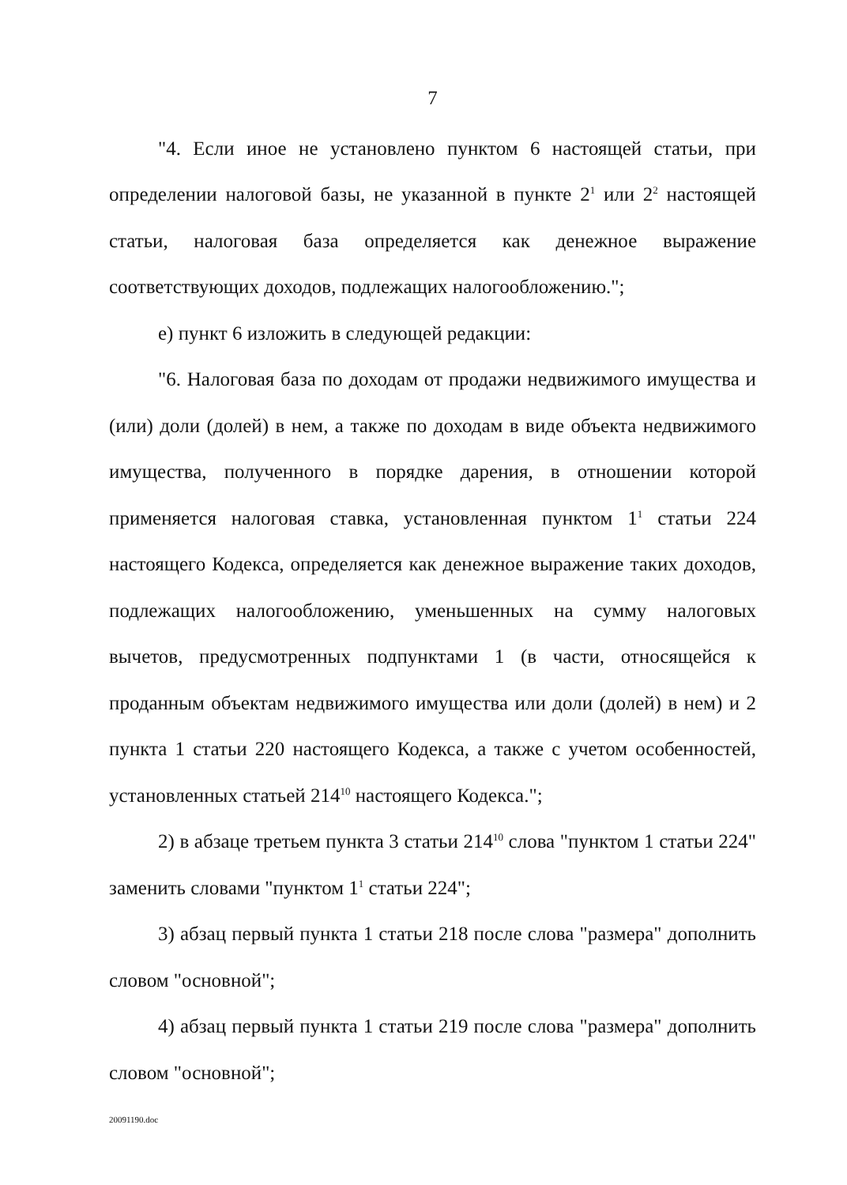7
"4. Если иное не установлено пунктом 6 настоящей статьи, при определении налоговой базы, не указанной в пункте 2<sup>1</sup> или 2<sup>2</sup> настоящей статьи, налоговая база определяется как денежное выражение соответствующих доходов, подлежащих налогообложению.";
е) пункт 6 изложить в следующей редакции:
"6. Налоговая база по доходам от продажи недвижимого имущества и (или) доли (долей) в нем, а также по доходам в виде объекта недвижимого имущества, полученного в порядке дарения, в отношении которой применяется налоговая ставка, установленная пунктом 1<sup>1</sup> статьи 224 настоящего Кодекса, определяется как денежное выражение таких доходов, подлежащих налогообложению, уменьшенных на сумму налоговых вычетов, предусмотренных подпунктами 1 (в части, относящейся к проданным объектам недвижимого имущества или доли (долей) в нем) и 2 пункта 1 статьи 220 настоящего Кодекса, а также с учетом особенностей, установленных статьей 214<sup>10</sup> настоящего Кодекса.";
2) в абзаце третьем пункта 3 статьи 214<sup>10</sup> слова "пунктом 1 статьи 224" заменить словами "пунктом 1<sup>1</sup> статьи 224";
3) абзац первый пункта 1 статьи 218 после слова "размера" дополнить словом "основной";
4) абзац первый пункта 1 статьи 219 после слова "размера" дополнить словом "основной";
20091190.doc